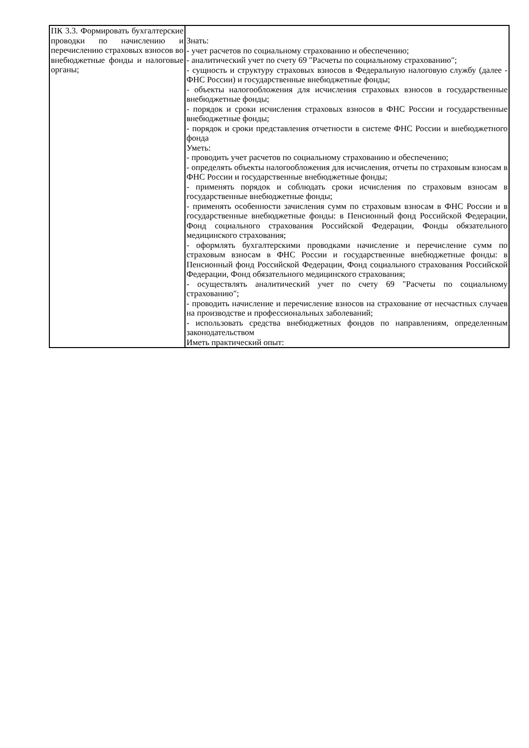| ПК 3.3. Формировать бухгалтерские проводки по начислению и перечислению страховых взносов во внебюджетные фонды и налоговые органы; | Знать: - учет расчетов по социальному страхованию и обеспечению; - аналитический учет по счету 69 "Расчеты по социальному страхованию"; - сущность и структуру страховых взносов в Федеральную налоговую службу (далее - ФНС России) и государственные внебюджетные фонды; - объекты налогообложения для исчисления страховых взносов в государственные внебюджетные фонды; - порядок и сроки исчисления страховых взносов в ФНС России и государственные внебюджетные фонды; - порядок и сроки представления отчетности в системе ФНС России и внебюджетного фонда Уметь: - проводить учет расчетов по социальному страхованию и обеспечению; - определять объекты налогообложения для исчисления, отчеты по страховым взносам в ФНС России и государственные внебюджетные фонды; - применять порядок и соблюдать сроки исчисления по страховым взносам в государственные внебюджетные фонды; - применять особенности зачисления сумм по страховым взносам в ФНС России и в государственные внебюджетные фонды: в Пенсионный фонд Российской Федерации, Фонд социального страхования Российской Федерации, Фонды обязательного медицинского страхования; - оформлять бухгалтерскими проводками начисление и перечисление сумм по страховым взносам в ФНС России и государственные внебюджетные фонды: в Пенсионный фонд Российской Федерации, Фонд социального страхования Российской Федерации, Фонд обязательного медицинского страхования; - осуществлять аналитический учет по счету 69 "Расчеты по социальному страхованию"; - проводить начисление и перечисление взносов на страхование от несчастных случаев на производстве и профессиональных заболеваний; - использовать средства внебюджетных фондов по направлениям, определенным законодательством Иметь практический опыт: |